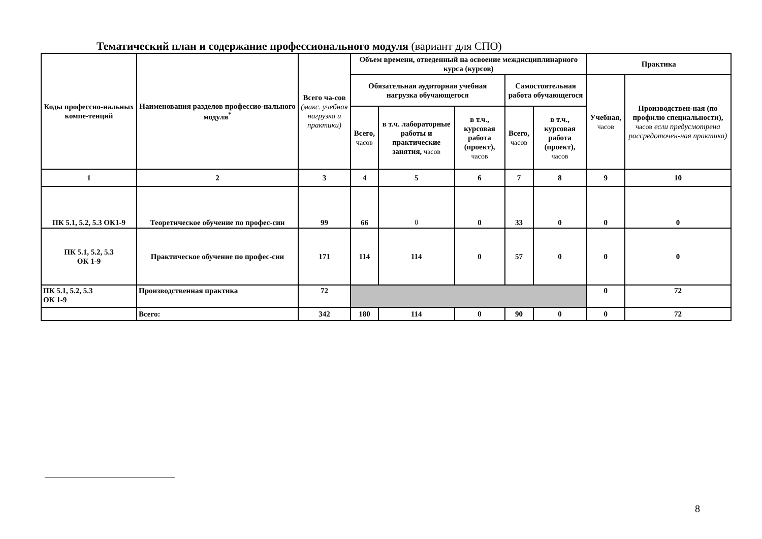Тематический план и содержание профессионального модуля (вариант для СПО)
| Коды профессио-нальных компе-тенций | Наименования разделов профессио-нального модуля<sup>*</sup> | Всего ча-сов (макс. учебная нагрузка и практики) | Объем времени, отведенный на освоение междисциплинарного курса (курсов) | | | | | Практика | |
| --- | --- | --- | --- | --- | --- | --- | --- | --- | --- |
| | | | Обязательная аудиторная учебная нагрузка обучающегося | | | Самостоятельная работа обучающегося | | Учебная, часов | Производствен-ная (по профилю специальности), часов если предусмотрена рассредоточен-ная практика) |
| | | | Всего, часов | в т.ч. лабораторные работы и практические занятия, часов | в т.ч., курсовая работа (проект), часов | Всего, часов | в т.ч., курсовая работа (проект), часов | | |
| 1 | 2 | 3 | 4 | 5 | 6 | 7 | 8 | 9 | 10 |
| ПК 5.1, 5.2, 5.3 ОК1-9 | Теоретическое обучение по профес-сии | 99 | 66 | 0 | 0 | 33 | 0 | 0 | 0 |
| ПК 5.1, 5.2, 5.3 ОК 1-9 | Практическое обучение по профес-сии | 171 | 114 | 114 | 0 | 57 | 0 | 0 | 0 |
| ПК 5.1, 5.2, 5.3 ОК 1-9 | Производственная практика | 72 | | | | | | 0 | 72 |
| | Всего: | 342 | 180 | 114 | 0 | 90 | 0 | 0 | 72 |
8